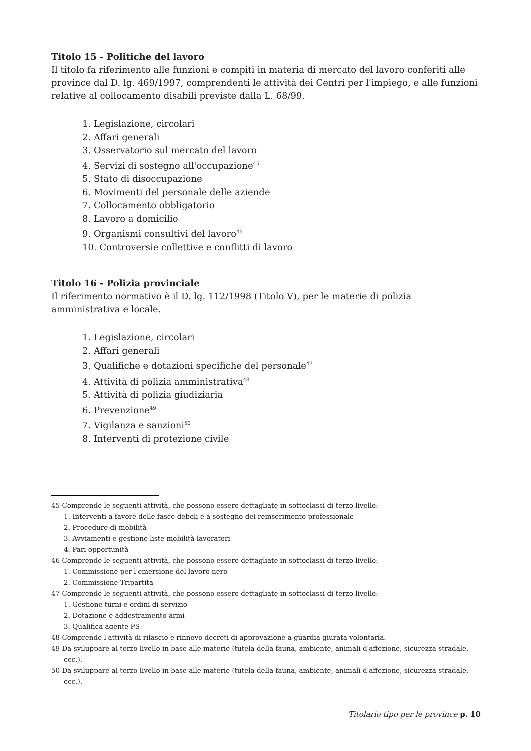Titolo 15 - Politiche del lavoro
Il titolo fa riferimento alle funzioni e compiti in materia di mercato del lavoro conferiti alle province dal D. lg. 469/1997, comprendenti le attività dei Centri per l'impiego, e alle funzioni relative al collocamento disabili previste dalla L. 68/99.
1. Legislazione, circolari
2. Affari generali
3. Osservatorio sul mercato del lavoro
4. Servizi di sostegno all'occupazione<sup>45</sup>
5. Stato di disoccupazione
6. Movimenti del personale delle aziende
7. Collocamento obbligatorio
8. Lavoro a domicilio
9. Organismi consultivi del lavoro<sup>46</sup>
10. Controversie collettive e conflitti di lavoro
Titolo 16 - Polizia provinciale
Il riferimento normativo è il D. lg. 112/1998 (Titolo V), per le materie di polizia amministrativa e locale.
1. Legislazione, circolari
2. Affari generali
3. Qualifiche e dotazioni specifiche del personale<sup>47</sup>
4. Attività di polizia amministrativa<sup>48</sup>
5. Attività di polizia giudiziaria
6. Prevenzione<sup>49</sup>
7. Vigilanza e sanzioni<sup>50</sup>
8. Interventi di protezione civile
45 Comprende le seguenti attività, che possono essere dettagliate in sottoclassi di terzo livello:
1. Interventi a favore delle fasce deboli e a sostegno dei reinserimento professionale
2. Procedure di mobilità
3. Avviamenti e gestione liste mobilità lavoratori
4. Pari opportunità
46 Comprende le seguenti attività, che possono essere dettagliate in sottoclassi di terzo livello:
1. Commissione per l'emersione del lavoro nero
2. Commissione Tripartita
47 Comprende le seguenti attività, che possono essere dettagliate in sottoclassi di terzo livello:
1. Gestione turni e ordini di servizio
2. Dotazione e addestramento armi
3. Qualifica agente PS
48 Comprende l'attività di rilascio e rinnovo decreti di approvazione a guardia giurata volontaria.
49 Da sviluppare al terzo livello in base alle materie (tutela della fauna, ambiente, animali d'affezione, sicurezza stradale, ecc.).
50 Da sviluppare al terzo livello in base alle materie (tutela della fauna, ambiente, animali d'affezione, sicurezza stradale, ecc.).
Titolario tipo per le province p. 10